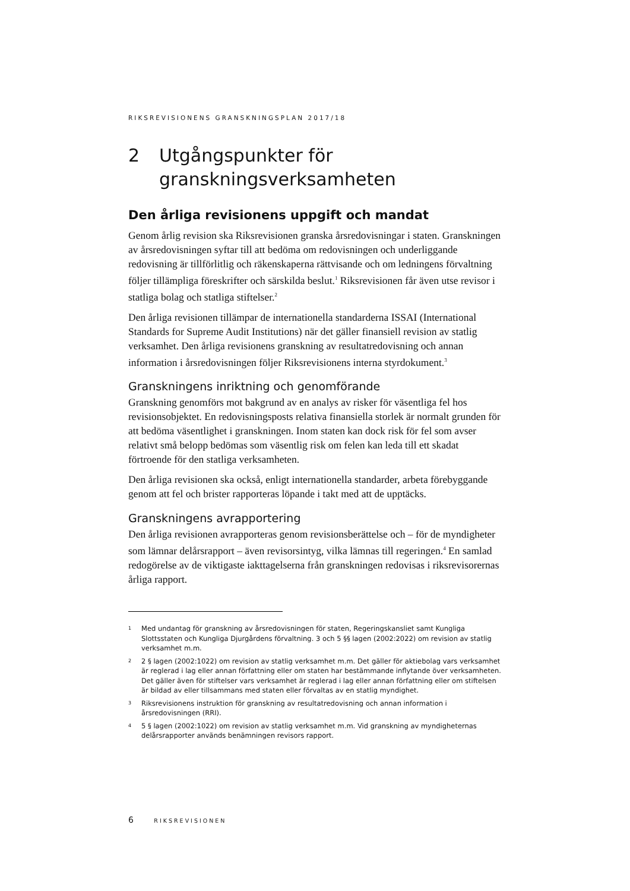RIKSREVISIONENS GRANSKNINGSPLAN 2017/18
2 Utgångspunkter för
granskningsverksamheten
Den årliga revisionens uppgift och mandat
Genom årlig revision ska Riksrevisionen granska årsredovisningar i staten. Granskningen av årsredovisningen syftar till att bedöma om redovisningen och underliggande redovisning är tillförlitlig och räkenskaperna rättvisande och om ledningens förvaltning följer tillämpliga föreskrifter och särskilda beslut.<sup>1</sup> Riksrevisionen får även utse revisor i statliga bolag och statliga stiftelser.<sup>2</sup>
Den årliga revisionen tillämpar de internationella standarderna ISSAI (International Standards for Supreme Audit Institutions) när det gäller finansiell revision av statlig verksamhet. Den årliga revisionens granskning av resultatredovisning och annan information i årsredovisningen följer Riksrevisionens interna styrdokument.<sup>3</sup>
Granskningens inriktning och genomförande
Granskning genomförs mot bakgrund av en analys av risker för väsentliga fel hos revisionsobjektet. En redovisningsposts relativa finansiella storlek är normalt grunden för att bedöma väsentlighet i granskningen. Inom staten kan dock risk för fel som avser relativt små belopp bedömas som väsentlig risk om felen kan leda till ett skadat förtroende för den statliga verksamheten.
Den årliga revisionen ska också, enligt internationella standarder, arbeta förebyggande genom att fel och brister rapporteras löpande i takt med att de upptäcks.
Granskningens avrapportering
Den årliga revisionen avrapporteras genom revisionsberättelse och – för de myndigheter som lämnar delårsrapport – även revisorsintyg, vilka lämnas till regeringen.<sup>4</sup> En samlad redogörelse av de viktigaste iakttagelserna från granskningen redovisas i riksrevisorernas årliga rapport.
1 Med undantag för granskning av årsredovisningen för staten, Regeringskansliet samt Kungliga Slottsstaten och Kungliga Djurgårdens förvaltning. 3 och 5 §§ lagen (2002:2022) om revision av statlig verksamhet m.m.
2 2 § lagen (2002:1022) om revision av statlig verksamhet m.m. Det gäller för aktiebolag vars verksamhet är reglerad i lag eller annan författning eller om staten har bestämmande inflytande över verksamheten. Det gäller även för stiftelser vars verksamhet är reglerad i lag eller annan författning eller om stiftelsen är bildad av eller tillsammans med staten eller förvaltas av en statlig myndighet.
3 Riksrevisionens instruktion för granskning av resultatredovisning och annan information i årsredovisningen (RRI).
4 5 § lagen (2002:1022) om revision av statlig verksamhet m.m. Vid granskning av myndigheternas delårsrapporter används benämningen revisors rapport.
6 RIKSREVISIONEN